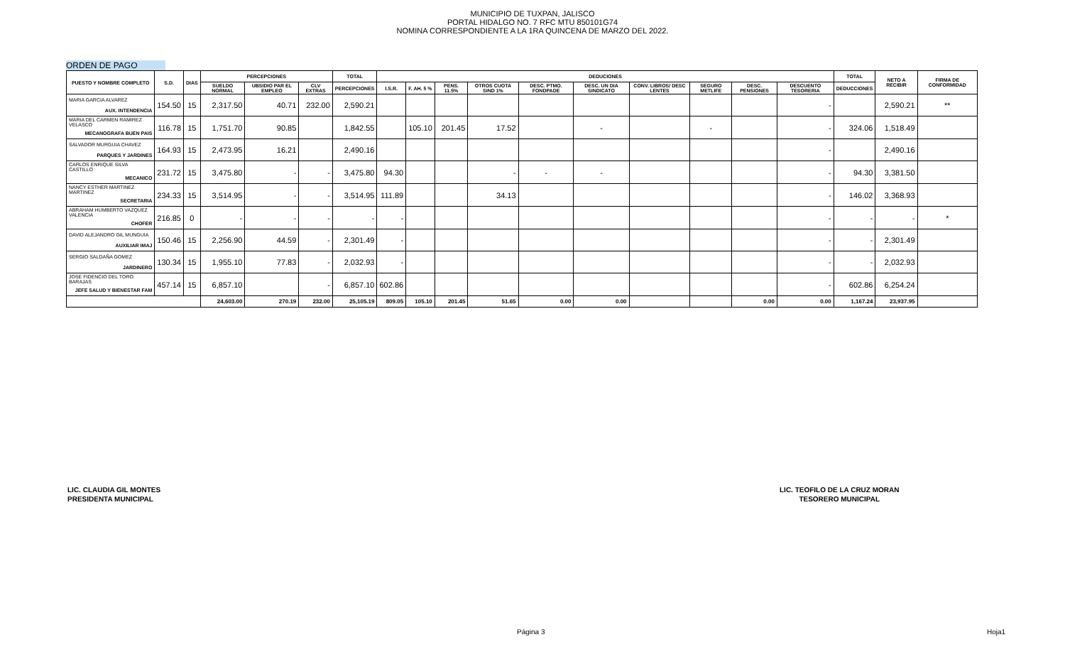MUNICIPIO DE TUXPAN, JALISCO
PORTAL HIDALGO NO. 7 RFC MTU 850101G74
NOMINA CORRESPONDIENTE A LA 1RA QUINCENA DE MARZO DEL 2022.
ORDEN DE PAGO
| PUESTO Y NOMBRE COMPLETO | S.D. | DIAS | PERCEPCIONES | | | TOTAL | DEDUCIONES | | | | | | | | | | TOTAL | NETO A RECIBIR | FIRMA DE CONFORMIDAD |
| --- | --- | --- | --- | --- | --- | --- | --- | --- | --- | --- | --- | --- | --- | --- | --- | --- | --- | --- | --- |
| | | | SUELDO NORMAL | UBSIDIO PAR EL EMPLEO | CLV EXTRAS | PERCEPCIONES | I.S.R. | F. AH. 5 % | PENS. 11.5% | OTROS CUOTA SIND 1% | DESC. PTMO. FONDPADE | DESC. UN DIA SINDICATO | CONV. LIBROS/ DESC LENTES | SEGURO METLIFE | DESC. PENSIONES | DESCUENTO TESORERIA | DEDUCCIONES | | |
| MARIA GARCIA ALVAREZ | 154.50 | 15 | 2,317.50 | 40.71 | 232.00 | 2,590.21 | | | | | | | | | | - | | 2,590.21 | ** |
| AUX. INTENDENCIA | | | | | | | | | | | | | | | | | | | |
| MARIA DEL CARMEN RAMIREZ VELASCO | 116.78 | 15 | 1,751.70 | 90.85 | | 1,842.55 | | 105.10 | 201.45 | 17.52 | | - | | - | | - | 324.06 | 1,518.49 | |
| MECANOGRAFA BUEN PAIS | | | | | | | | | | | | | | | | | | | |
| SALVADOR MURGUIA CHAVEZ | 164.93 | 15 | 2,473.95 | 16.21 | | 2,490.16 | | | | | | | | | | - | | 2,490.16 | |
| PARQUES Y JARDINES | | | | | | | | | | | | | | | | | | | |
| CARLOS ENRIQUE SILVA CASTILLO | 231.72 | 15 | 3,475.80 | - | - | 3,475.80 | 94.30 | | | - | - | - | | | | - | 94.30 | 3,381.50 | |
| MECANICO | | | | | | | | | | | | | | | | | | | |
| NANCY ESTHER MARTINEZ MARTINEZ | 234.33 | 15 | 3,514.95 | - | - | 3,514.95 | 111.89 | | | 34.13 | | | | | | - | 146.02 | 3,368.93 | |
| SECRETARIA | | | | | | | | | | | | | | | | | | | |
| ABRAHAM HUMBERTO VAZQUEZ VALENCIA | 216.85 | 0 | - | - | - | - | - | | | | | | | | | - | - | - | * |
| CHOFER | | | | | | | | | | | | | | | | | | | |
| DAVID ALEJANDRO GIL MUNGUIA | 150.46 | 15 | 2,256.90 | 44.59 | - | 2,301.49 | - | | | | | | | | | - | - | 2,301.49 | |
| AUXILIAR IMAJ | | | | | | | | | | | | | | | | | | | |
| SERGIO SALDAÑA GOMEZ | 130.34 | 15 | 1,955.10 | 77.83 | - | 2,032.93 | - | | | | | | | | | - | - | 2,032.93 | |
| JARDINERO | | | | | | | | | | | | | | | | | | | |
| JOSE FIDENCIO DEL TORO BARAJAS | 457.14 | 15 | 6,857.10 | | - | 6,857.10 | 602.86 | | | | | | | | | - | 602.86 | 6,254.24 | |
| JEFE SALUD Y BIENESTAR FAM | | | | | | | | | | | | | | | | | | | |
| | | | 24,603.00 | 270.19 | 232.00 | 25,105.19 | 809.05 | 105.10 | 201.45 | 51.65 | 0.00 | 0.00 | | | 0.00 | 0.00 | 1,167.24 | 23,937.95 | |
LIC. CLAUDIA GIL MONTES
PRESIDENTA MUNICIPAL
LIC. TEOFILO DE LA CRUZ MORAN
TESORERO MUNICIPAL
Página 3 Hoja1